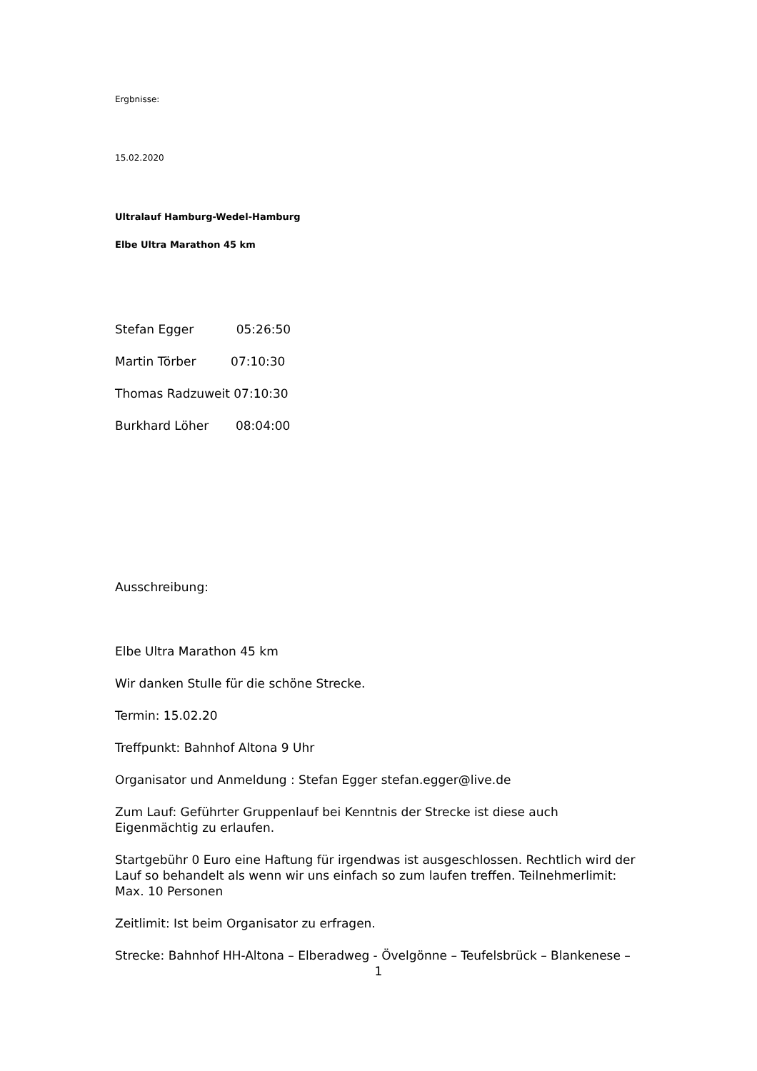Ergbnisse:
15.02.2020
Ultralauf Hamburg-Wedel-Hamburg
Elbe Ultra Marathon 45 km
Stefan Egger 05:26:50
Martin Törber 07:10:30
Thomas Radzuweit 07:10:30
Burkhard Löher 08:04:00
Ausschreibung:
Elbe Ultra Marathon 45 km
Wir danken Stulle für die schöne Strecke.
Termin: 15.02.20
Treffpunkt: Bahnhof Altona 9 Uhr
Organisator und Anmeldung : Stefan Egger stefan.egger@live.de
Zum Lauf: Geführter Gruppenlauf bei Kenntnis der Strecke ist diese auch Eigenmächtig zu erlaufen.
Startgebühr 0 Euro eine Haftung für irgendwas ist ausgeschlossen. Rechtlich wird der Lauf so behandelt als wenn wir uns einfach so zum laufen treffen. Teilnehmerlimit: Max. 10 Personen
Zeitlimit: Ist beim Organisator zu erfragen.
Strecke: Bahnhof HH-Altona – Elberadweg - Övelgönne – Teufelsbrück – Blankenese –
1